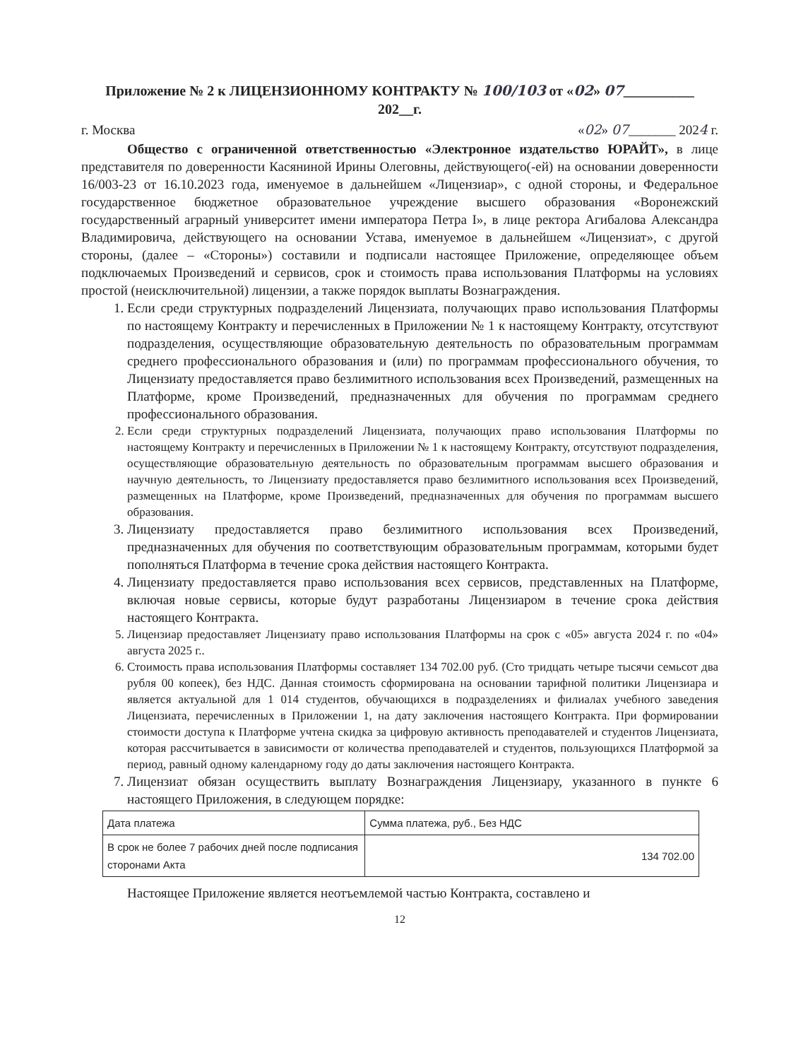Приложение № 2 к ЛИЦЕНЗИОННОМУ КОНТРАКТУ № 100/103 от «02» 07__________
202__г.
г. Москва «02» 07_______ 2024 г.
Общество с ограниченной ответственностью «Электронное издательство ЮРАЙТ», в лице представителя по доверенности Касяниной Ирины Олеговны, действующего(-ей) на основании доверенности 16/003-23 от 16.10.2023 года, именуемое в дальнейшем «Лицензиар», с одной стороны, и Федеральное государственное бюджетное образовательное учреждение высшего образования «Воронежский государственный аграрный университет имени императора Петра I», в лице ректора Агибалова Александра Владимировича, действующего на основании Устава, именуемое в дальнейшем «Лицензиат», с другой стороны, (далее – «Стороны») составили и подписали настоящее Приложение, определяющее объем подключаемых Произведений и сервисов, срок и стоимость права использования Платформы на условиях простой (неисключительной) лицензии, а также порядок выплаты Вознаграждения.
1. Если среди структурных подразделений Лицензиата, получающих право использования Платформы по настоящему Контракту и перечисленных в Приложении № 1 к настоящему Контракту, отсутствуют подразделения, осуществляющие образовательную деятельность по образовательным программам среднего профессионального образования и (или) по программам профессионального обучения, то Лицензиату предоставляется право безлимитного использования всех Произведений, размещенных на Платформе, кроме Произведений, предназначенных для обучения по программам среднего профессионального образования.
2. Если среди структурных подразделений Лицензиата, получающих право использования Платформы по настоящему Контракту и перечисленных в Приложении № 1 к настоящему Контракту, отсутствуют подразделения, осуществляющие образовательную деятельность по образовательным программам высшего образования и научную деятельность, то Лицензиату предоставляется право безлимитного использования всех Произведений, размещенных на Платформе, кроме Произведений, предназначенных для обучения по программам высшего образования.
3. Лицензиату предоставляется право безлимитного использования всех Произведений, предназначенных для обучения по соответствующим образовательным программам, которыми будет пополняться Платформа в течение срока действия настоящего Контракта.
4. Лицензиату предоставляется право использования всех сервисов, представленных на Платформе, включая новые сервисы, которые будут разработаны Лицензиаром в течение срока действия настоящего Контракта.
5. Лицензиар предоставляет Лицензиату право использования Платформы на срок с «05» августа 2024 г. по «04» августа 2025 г..
6. Стоимость права использования Платформы составляет 134 702.00 руб. (Сто тридцать четыре тысячи семьсот два рубля 00 копеек), без НДС. Данная стоимость сформирована на основании тарифной политики Лицензиара и является актуальной для 1 014 студентов, обучающихся в подразделениях и филиалах учебного заведения Лицензиата, перечисленных в Приложении 1, на дату заключения настоящего Контракта. При формировании стоимости доступа к Платформе учтена скидка за цифровую активность преподавателей и студентов Лицензиата, которая рассчитывается в зависимости от количества преподавателей и студентов, пользующихся Платформой за период, равный одному календарному году до даты заключения настоящего Контракта.
7. Лицензиат обязан осуществить выплату Вознаграждения Лицензиару, указанного в пункте 6 настоящего Приложения, в следующем порядке:
| Дата платежа | Сумма платежа, руб., Без НДС |
| --- | --- |
| В срок не более 7 рабочих дней после подписания сторонами Акта | 134 702.00 |
Настоящее Приложение является неотъемлемой частью Контракта, составлено и
12